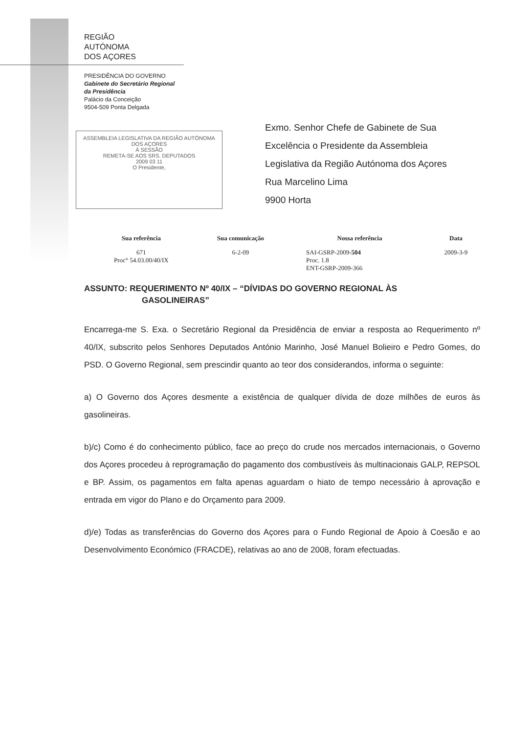REGIÃO
AUTÓNOMA
DOS AÇORES
PRESIDÊNCIA DO GOVERNO
Gabinete do Secretário Regional
da Presidência
Palácio da Conceição
9504-509 Ponta Delgada
ASSEMBLEIA LEGISLATIVA DA REGIÃO AUTÓNOMA DOS AÇORES
À SESSÃO
REMETA-SE AOS SRS. DEPUTADOS
2009 03 11
O Presidente,
Exmo. Senhor Chefe de Gabinete de Sua
Excelência o Presidente da Assembleia
Legislativa da Região Autónoma dos Açores
Rua Marcelino Lima
9900 Horta
| Sua referência | Sua comunicação | Nossa referência | Data |
| --- | --- | --- | --- |
| 671 Proc° 54.03.00/40/IX | 6-2-09 | SAI-GSRP-2009- 504 Proc. 1.8 ENT-GSRP-2009-366 | 2009-3-9 |
ASSUNTO: REQUERIMENTO Nº 40/IX – “DÍVIDAS DO GOVERNO REGIONAL ÀS
GASOLINEIRAS”
Encarrega-me S. Exa. o Secretário Regional da Presidência de enviar a resposta ao Requerimento nº 40/IX, subscrito pelos Senhores Deputados António Marinho, José Manuel Bolieiro e Pedro Gomes, do PSD. O Governo Regional, sem prescindir quanto ao teor dos considerandos, informa o seguinte:
a) O Governo dos Açores desmente a existência de qualquer dívida de doze milhões de euros às gasolineiras.
b)/c) Como é do conhecimento público, face ao preço do crude nos mercados internacionais, o Governo dos Açores procedeu à reprogramação do pagamento dos combustíveis às multinacionais GALP, REPSOL e BP. Assim, os pagamentos em falta apenas aguardam o hiato de tempo necessário à aprovação e entrada em vigor do Plano e do Orçamento para 2009.
d)/e) Todas as transferências do Governo dos Açores para o Fundo Regional de Apoio à Coesão e ao Desenvolvimento Económico (FRACDE), relativas ao ano de 2008, foram efectuadas.